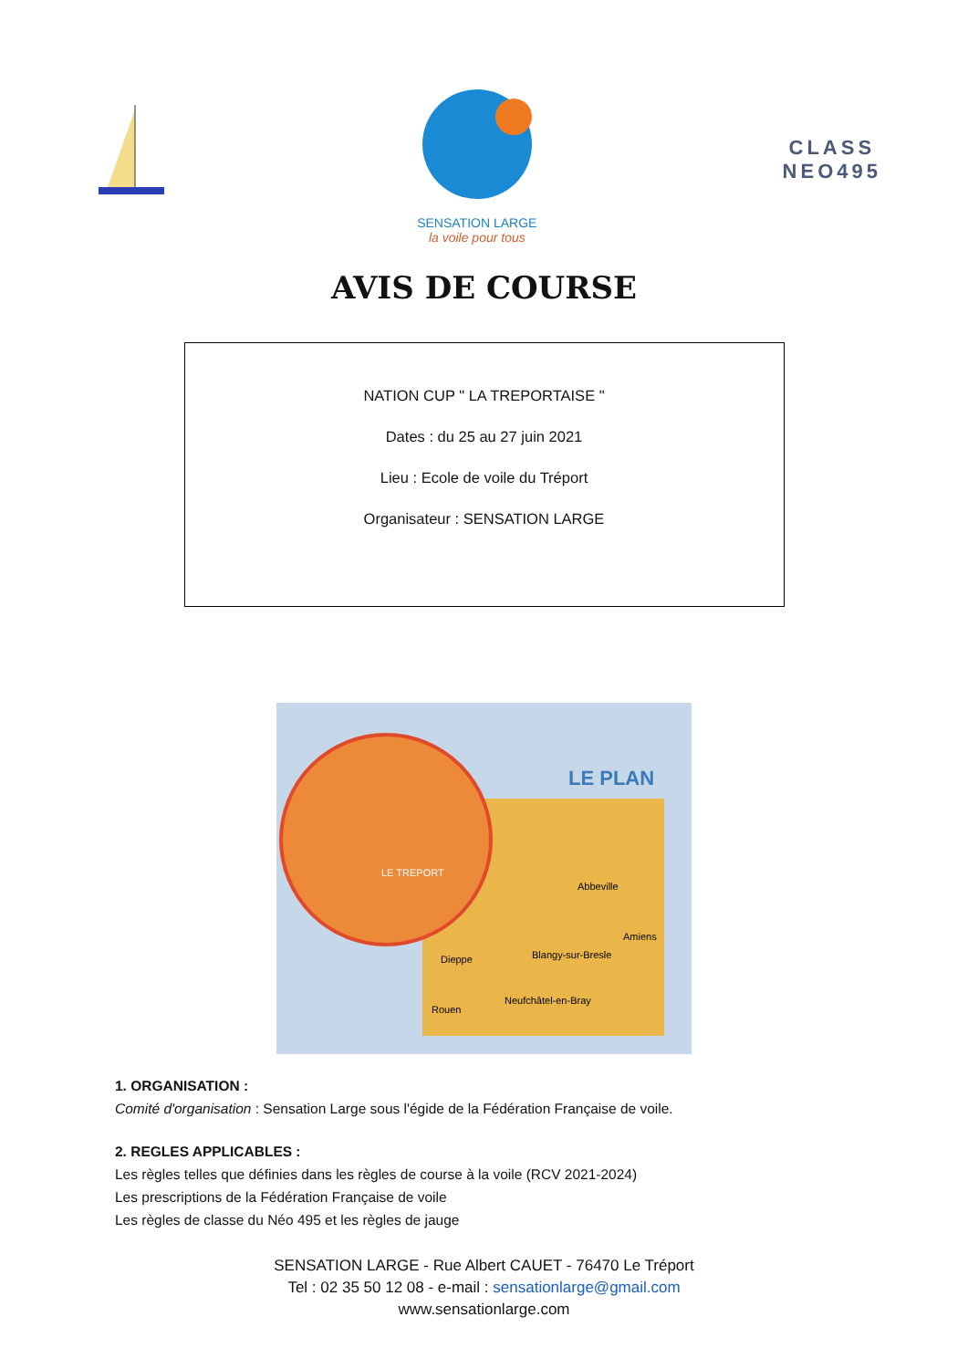SENSATION LARGE
la voile pour tous
CLASS
NEO495
AVIS DE COURSE
NATION CUP " LA TREPORTAISE "
Dates : du 25 au 27 juin 2021
Lieu : Ecole de voile du Tréport
Organisateur : SENSATION LARGE
LE PLAN
LE TREPORT
Dieppe
Blangy-sur-Bresle
Abbeville
Amiens
Rouen
Neufchâtel-en-Bray
1. ORGANISATION :
Comité d'organisation : Sensation Large sous l'égide de la Fédération Française de voile.
2. REGLES APPLICABLES :
Les règles telles que définies dans les règles de course à la voile (RCV 2021-2024)
Les prescriptions de la Fédération Française de voile
Les règles de classe du Néo 495 et les règles de jauge
SENSATION LARGE - Rue Albert CAUET - 76470 Le Tréport
Tel : 02 35 50 12 08 - e-mail : sensationlarge@gmail.com
www.sensationlarge.com